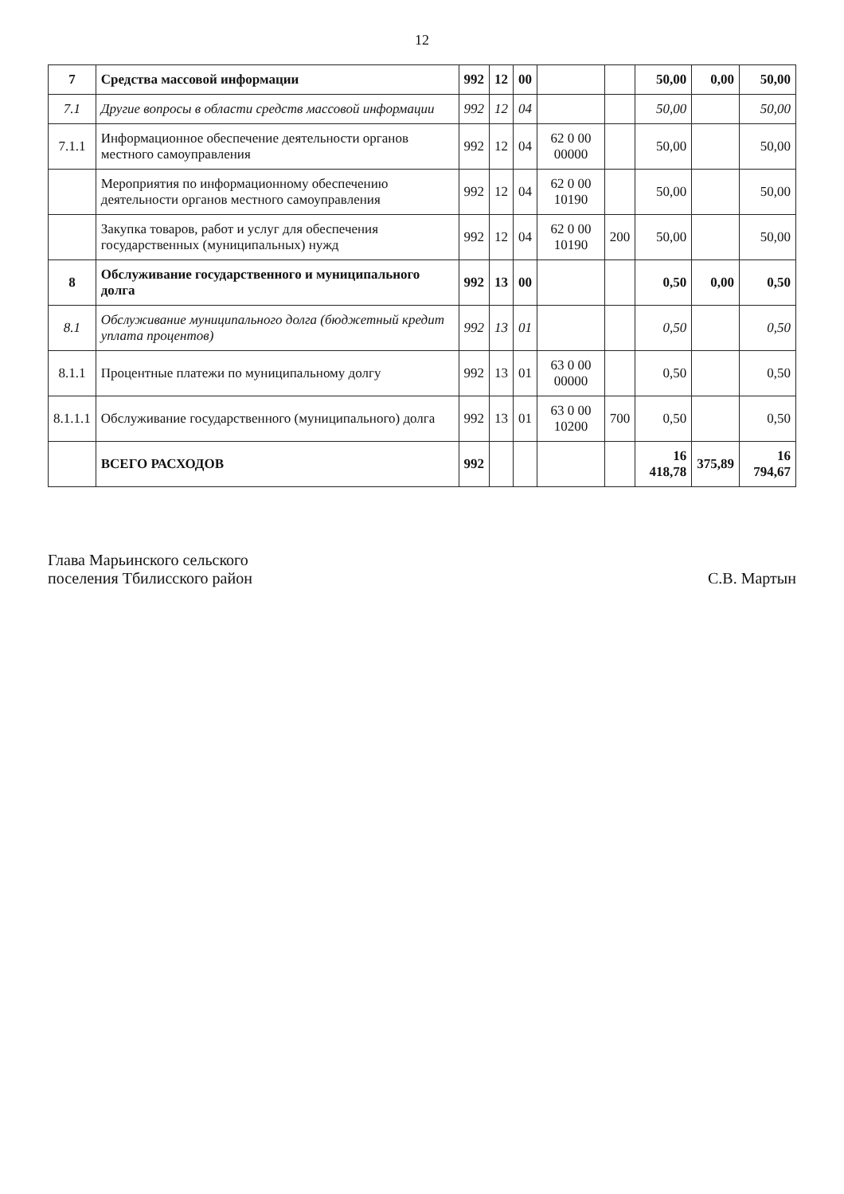12
| 7 | Средства массовой информации | 992 | 12 | 00 | | | 50,00 | 0,00 | 50,00 |
| 7.1 | Другие вопросы в области средств массовой информации | 992 | 12 | 04 | | | 50,00 | | 50,00 |
| 7.1.1 | Информационное обеспечение деятельности органов местного самоуправления | 992 | 12 | 04 | 62 0 00 00000 | | 50,00 | | 50,00 |
| | Мероприятия по информационному обеспечению деятельности органов местного самоуправления | 992 | 12 | 04 | 62 0 00 10190 | | 50,00 | | 50,00 |
| | Закупка товаров, работ и услуг для обеспечения государственных (муниципальных) нужд | 992 | 12 | 04 | 62 0 00 10190 | 200 | 50,00 | | 50,00 |
| 8 | Обслуживание государственного и муниципального долга | 992 | 13 | 00 | | | 0,50 | 0,00 | 0,50 |
| 8.1 | Обслуживание муниципального долга (бюджетный кредит уплата процентов) | 992 | 13 | 01 | | | 0,50 | | 0,50 |
| 8.1.1 | Процентные платежи по муниципальному долгу | 992 | 13 | 01 | 63 0 00 00000 | | 0,50 | | 0,50 |
| 8.1.1.1 | Обслуживание государственного (муниципального) долга | 992 | 13 | 01 | 63 0 00 10200 | 700 | 0,50 | | 0,50 |
| | ВСЕГО РАСХОДОВ | 992 | | | | | 16 418,78 | 375,89 | 16 794,67 |
Глава Марьинского сельского
поселения Тбилисского район
С.В. Мартын